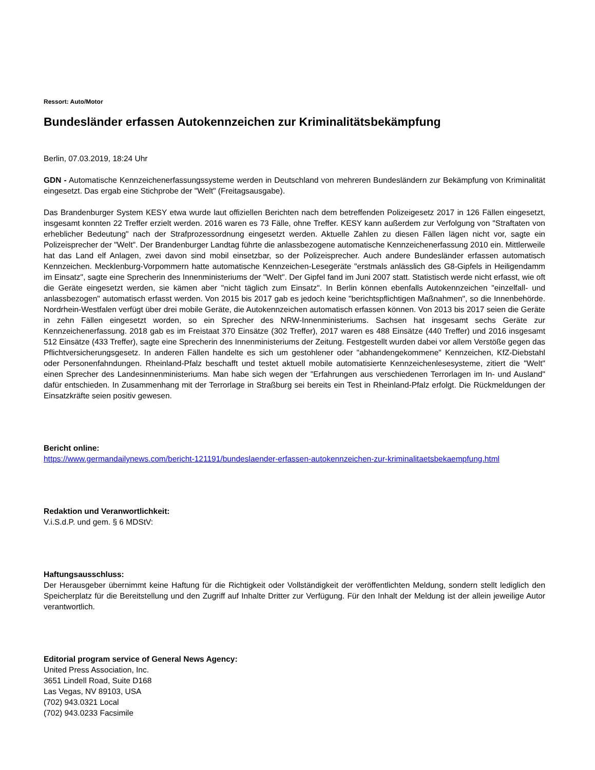Ressort: Auto/Motor
Bundesländer erfassen Autokennzeichen zur Kriminalitätsbekämpfung
Berlin, 07.03.2019, 18:24 Uhr
GDN - Automatische Kennzeichenerfassungssysteme werden in Deutschland von mehreren Bundesländern zur Bekämpfung von Kriminalität eingesetzt. Das ergab eine Stichprobe der "Welt" (Freitagsausgabe).
Das Brandenburger System KESY etwa wurde laut offiziellen Berichten nach dem betreffenden Polizeigesetz 2017 in 126 Fällen eingesetzt, insgesamt konnten 22 Treffer erzielt werden. 2016 waren es 73 Fälle, ohne Treffer. KESY kann außerdem zur Verfolgung von "Straftaten von erheblicher Bedeutung" nach der Strafprozessordnung eingesetzt werden. Aktuelle Zahlen zu diesen Fällen lägen nicht vor, sagte ein Polizeisprecher der "Welt". Der Brandenburger Landtag führte die anlassbezogene automatische Kennzeichenerfassung 2010 ein. Mittlerweile hat das Land elf Anlagen, zwei davon sind mobil einsetzbar, so der Polizeisprecher. Auch andere Bundesländer erfassen automatisch Kennzeichen. Mecklenburg-Vorpommern hatte automatische Kennzeichen-Lesegeräte "erstmals anlässlich des G8-Gipfels in Heiligendamm im Einsatz", sagte eine Sprecherin des Innenministeriums der "Welt". Der Gipfel fand im Juni 2007 statt. Statistisch werde nicht erfasst, wie oft die Geräte eingesetzt werden, sie kämen aber "nicht täglich zum Einsatz". In Berlin können ebenfalls Autokennzeichen "einzelfall- und anlassbezogen" automatisch erfasst werden. Von 2015 bis 2017 gab es jedoch keine "berichtspflichtigen Maßnahmen", so die Innenbehörde. Nordrhein-Westfalen verfügt über drei mobile Geräte, die Autokennzeichen automatisch erfassen können. Von 2013 bis 2017 seien die Geräte in zehn Fällen eingesetzt worden, so ein Sprecher des NRW-Innenministeriums. Sachsen hat insgesamt sechs Geräte zur Kennzeichenerfassung. 2018 gab es im Freistaat 370 Einsätze (302 Treffer), 2017 waren es 488 Einsätze (440 Treffer) und 2016 insgesamt 512 Einsätze (433 Treffer), sagte eine Sprecherin des Innenministeriums der Zeitung. Festgestellt wurden dabei vor allem Verstöße gegen das Pflichtversicherungsgesetz. In anderen Fällen handelte es sich um gestohlener oder "abhandengekommene" Kennzeichen, KfZ-Diebstahl oder Personenfahndungen. Rheinland-Pfalz beschafft und testet aktuell mobile automatisierte Kennzeichenlesesysteme, zitiert die "Welt" einen Sprecher des Landesinnenministeriums. Man habe sich wegen der "Erfahrungen aus verschiedenen Terrorlagen im In- und Ausland" dafür entschieden. In Zusammenhang mit der Terrorlage in Straßburg sei bereits ein Test in Rheinland-Pfalz erfolgt. Die Rückmeldungen der Einsatzkräfte seien positiv gewesen.
Bericht online:
https://www.germandailynews.com/bericht-121191/bundeslaender-erfassen-autokennzeichen-zur-kriminalitaetsbekaempfung.html
Redaktion und Veranwortlichkeit:
V.i.S.d.P. und gem. § 6 MDStV:
Haftungsausschluss:
Der Herausgeber übernimmt keine Haftung für die Richtigkeit oder Vollständigkeit der veröffentlichten Meldung, sondern stellt lediglich den Speicherplatz für die Bereitstellung und den Zugriff auf Inhalte Dritter zur Verfügung. Für den Inhalt der Meldung ist der allein jeweilige Autor verantwortlich.
Editorial program service of General News Agency:
United Press Association, Inc.
3651 Lindell Road, Suite D168
Las Vegas, NV 89103, USA
(702) 943.0321 Local
(702) 943.0233 Facsimile